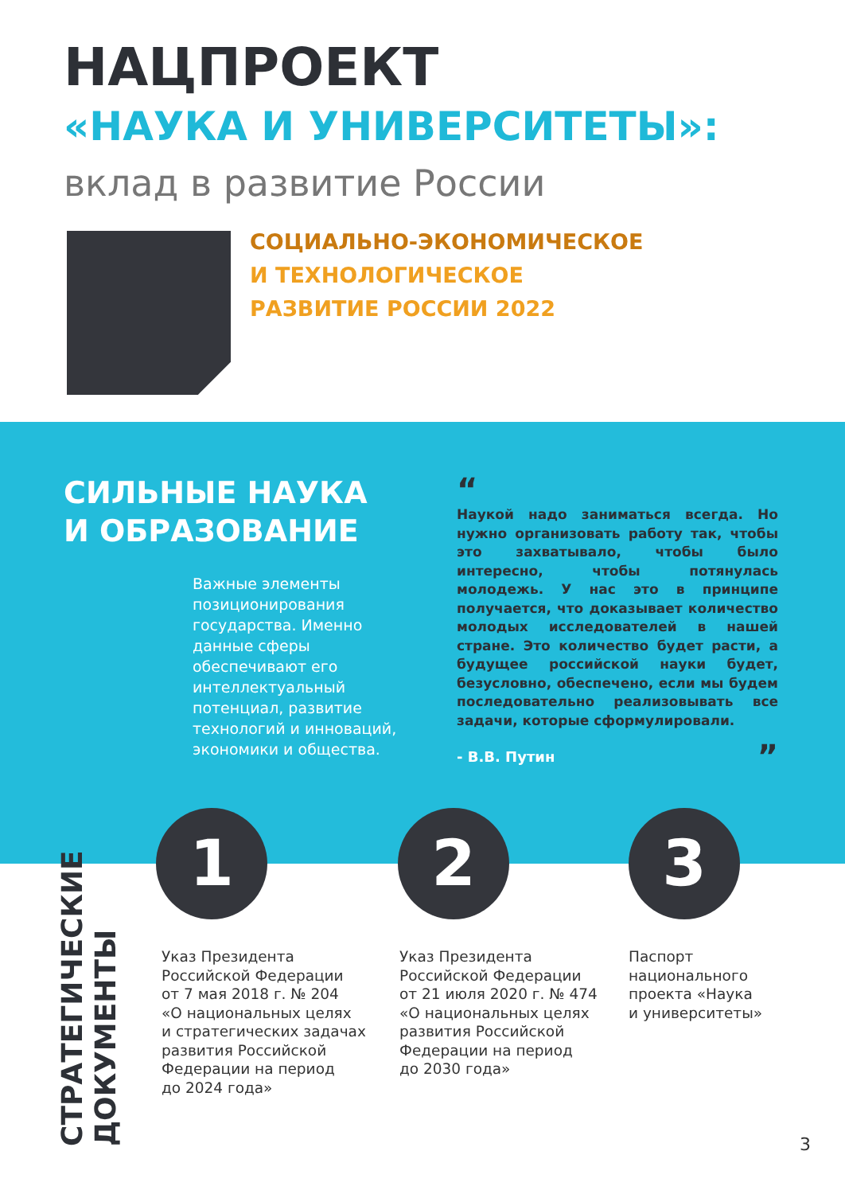НАЦПРОЕКТ
«НАУКА И УНИВЕРСИТЕТЫ»:
вклад в развитие России
СОЦИАЛЬНО-ЭКОНОМИЧЕСКОЕ
И ТЕХНОЛОГИЧЕСКОЕ
РАЗВИТИЕ РОССИИ 2022
СИЛЬНЫЕ НАУКА
И ОБРАЗОВАНИЕ
Важные элементы позиционирования государства. Именно данные сферы обеспечивают его интеллектуальный потенциал, развитие технологий и инноваций, экономики и общества.
“
Наукой надо заниматься всегда. Но нужно организовать работу так, чтобы это захватывало, чтобы было интересно, чтобы потянулась молодежь. У нас это в принципе получается, что доказывает количество молодых исследователей в нашей стране. Это количество будет расти, а будущее российской науки будет, безусловно, обеспечено, если мы будем последовательно реализовывать все задачи, которые сформулировали.
- В.В. Путин ”
1 2 3
Указ Президента
Российской Федерации
от 7 мая 2018 г. № 204
«О национальных целях
и стратегических задачах
развития Российской
Федерации на период
до 2024 года»
Указ Президента
Российской Федерации
от 21 июля 2020 г. № 474
«О национальных целях
развития Российской
Федерации на период
до 2030 года»
Паспорт
национального
проекта «Наука
и университеты»
СТРАТЕГИЧЕСКИЕ
ДОКУМЕНТЫ
3